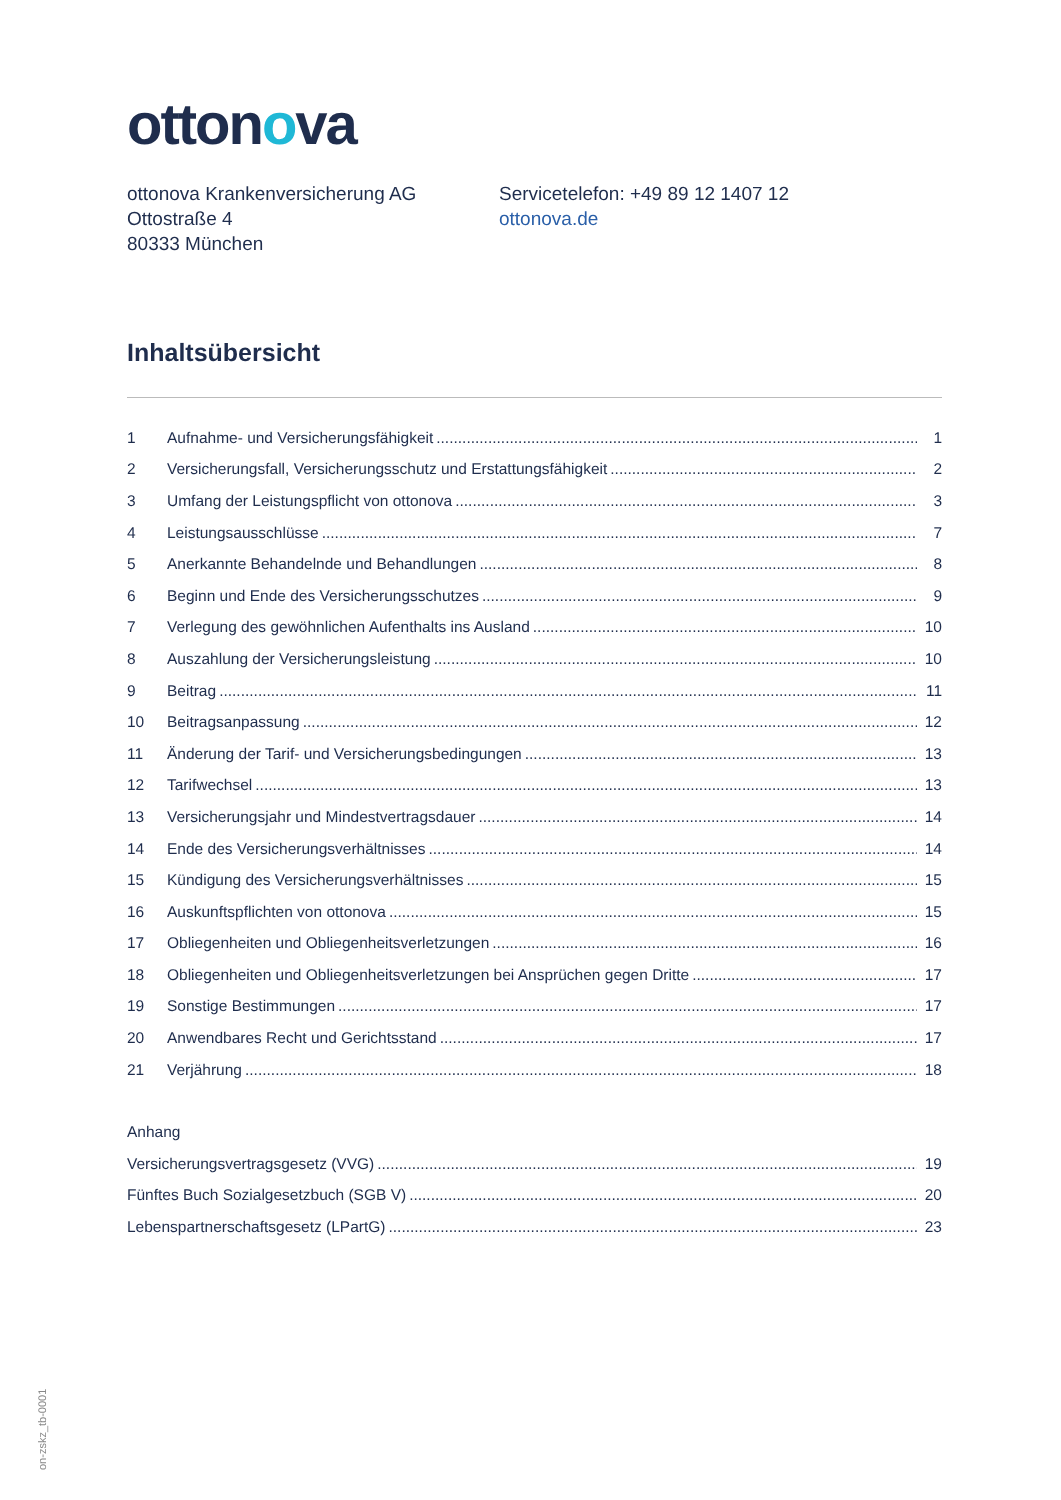ottonova
ottonova Krankenversicherung AG
Ottostraße 4
80333 München
Servicetelefon: +49 89 12 1407 12
ottonova.de
Inhaltsübersicht
1 Aufnahme- und Versicherungsfähigkeit 1
2 Versicherungsfall, Versicherungsschutz und Erstattungsfähigkeit 2
3 Umfang der Leistungspflicht von ottonova 3
4 Leistungsausschlüsse 7
5 Anerkannte Behandelnde und Behandlungen 8
6 Beginn und Ende des Versicherungsschutzes 9
7 Verlegung des gewöhnlichen Aufenthalts ins Ausland 10
8 Auszahlung der Versicherungsleistung 10
9 Beitrag 11
10 Beitragsanpassung 12
11 Änderung der Tarif- und Versicherungsbedingungen 13
12 Tarifwechsel 13
13 Versicherungsjahr und Mindestvertragsdauer 14
14 Ende des Versicherungsverhältnisses 14
15 Kündigung des Versicherungsverhältnisses 15
16 Auskunftspflichten von ottonova 15
17 Obliegenheiten und Obliegenheitsverletzungen 16
18 Obliegenheiten und Obliegenheitsverletzungen bei Ansprüchen gegen Dritte 17
19 Sonstige Bestimmungen 17
20 Anwendbares Recht und Gerichtsstand 17
21 Verjährung 18
Anhang
Versicherungsvertragsgesetz (VVG) 19
Fünftes Buch Sozialgesetzbuch (SGB V) 20
Lebenspartnerschaftsgesetz (LPartG) 23
on-zskz_tb-0001